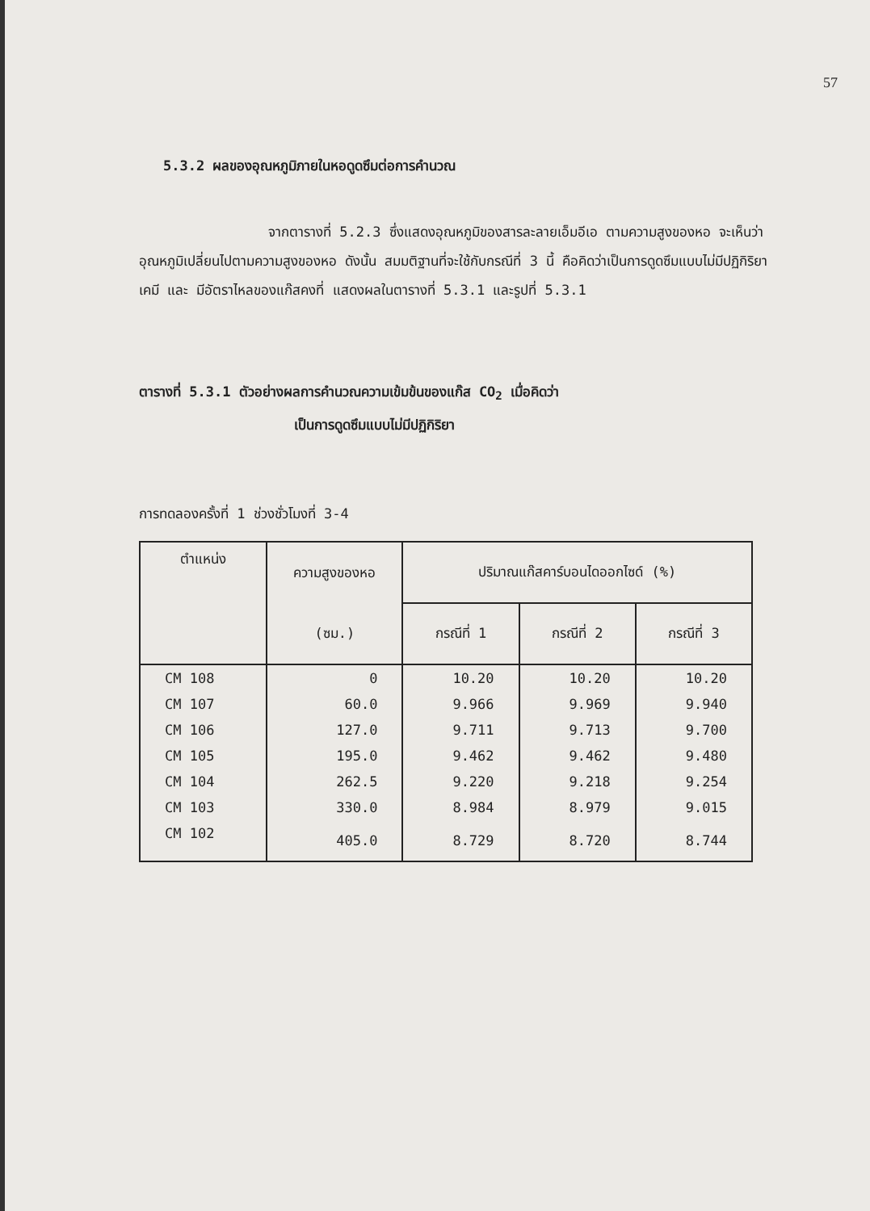57
5.3.2 ผลของอุณหภูมิภายในหอดูดซึมต่อการคำนวณ
จากตารางที่ 5.2.3 ซึ่งแสดงอุณหภูมิของสารละลายเอ็มอีเอ ตามความสูงของหอ จะเห็นว่า อุณหภูมิเปลี่ยนไปตามความสูงของหอ ดังนั้น สมมติฐานที่จะใช้กับกรณีที่ 3 นี้ คือคิดว่าเป็นการดูดซึมแบบไม่มีปฏิกิริยาเคมี และ มีอัตราไหลของแก๊สคงที่ แสดงผลในตารางที่ 5.3.1 และรูปที่ 5.3.1
ตารางที่ 5.3.1 ตัวอย่างผลการคำนวณความเข้มข้นของแก๊ส CO<sub>2</sub> เมื่อคิดว่า
เป็นการดูดซึมแบบไม่มีปฏิกิริยา
การทดลองครั้งที่ 1 ช่วงชั่วโมงที่ 3-4
| ตำแหน่ง | ความสูงของหอ | ปริมาณแก๊สคาร์บอนไดออกไซด์ (%) | | |
| --- | --- | --- | --- | --- |
| | (ซม.) | กรณีที่ 1 | กรณีที่ 2 | กรณีที่ 3 |
| CM 108 | 0 | 10.20 | 10.20 | 10.20 |
| CM 107 | 60.0 | 9.966 | 9.969 | 9.940 |
| CM 106 | 127.0 | 9.711 | 9.713 | 9.700 |
| CM 105 | 195.0 | 9.462 | 9.462 | 9.480 |
| CM 104 | 262.5 | 9.220 | 9.218 | 9.254 |
| CM 103 | 330.0 | 8.984 | 8.979 | 9.015 |
| CM 102 | 405.0 | 8.729 | 8.720 | 8.744 |